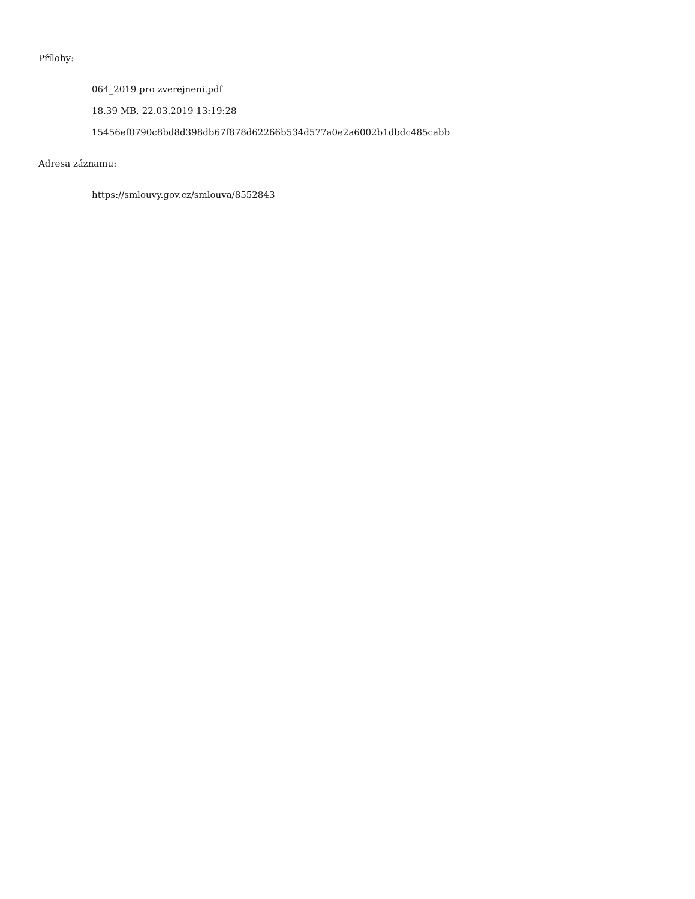Přílohy:
064_2019 pro zverejneni.pdf
18.39 MB, 22.03.2019 13:19:28
15456ef0790c8bd8d398db67f878d62266b534d577a0e2a6002b1dbdc485cabb
Adresa záznamu:
https://smlouvy.gov.cz/smlouva/8552843